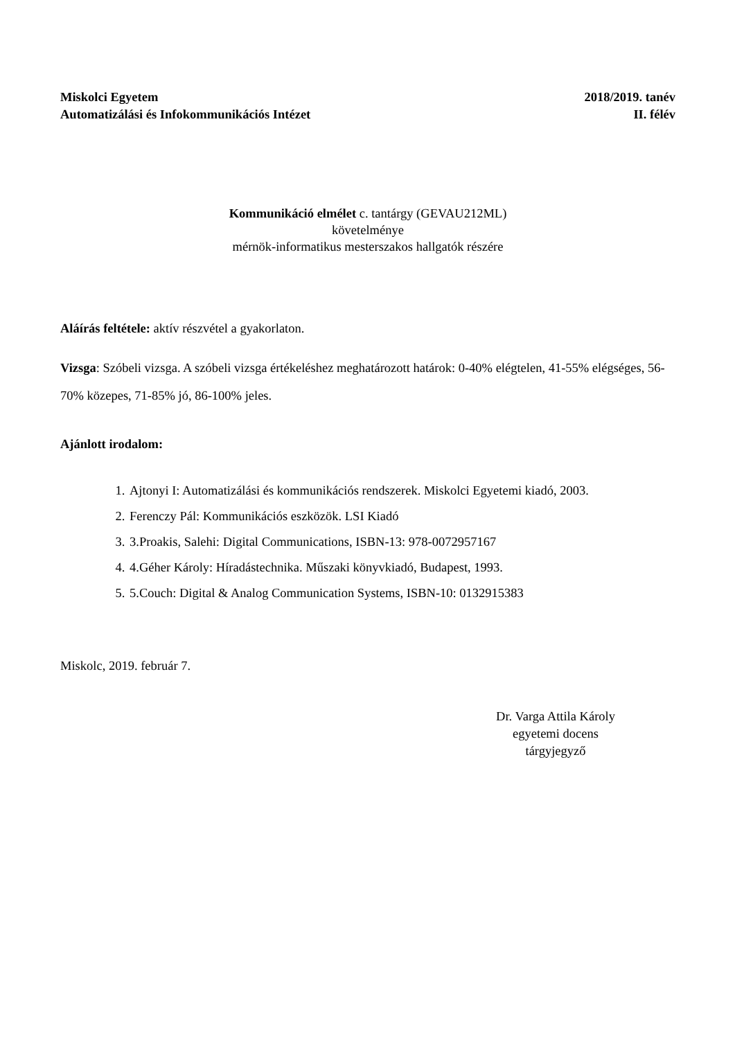Miskolci Egyetem
Automatizálási és Infokommunikációs Intézet
2018/2019. tanév
II. félév
Kommunikáció elmélet c. tantárgy (GEVAU212ML)
követelménye
mérnök-informatikus mesterszakos hallgatók részére
Aláírás feltétele: aktív részvétel a gyakorlaton.
Vizsga: Szóbeli vizsga. A szóbeli vizsga értékeléshez meghatározott határok: 0-40% elégtelen, 41-55% elégséges, 56-70% közepes, 71-85% jó, 86-100% jeles.
Ajánlott irodalom:
1. Ajtonyi I: Automatizálási és kommunikációs rendszerek. Miskolci Egyetemi kiadó, 2003.
2. Ferenczy Pál: Kommunikációs eszközök. LSI Kiadó
3. 3.Proakis, Salehi: Digital Communications, ISBN-13: 978-0072957167
4. 4.Géher Károly: Híradástechnika. Műszaki könyvkiadó, Budapest, 1993.
5. 5.Couch: Digital & Analog Communication Systems, ISBN-10: 0132915383
Miskolc, 2019. február 7.
Dr. Varga Attila Károly
egyetemi docens
tárgyjegyző